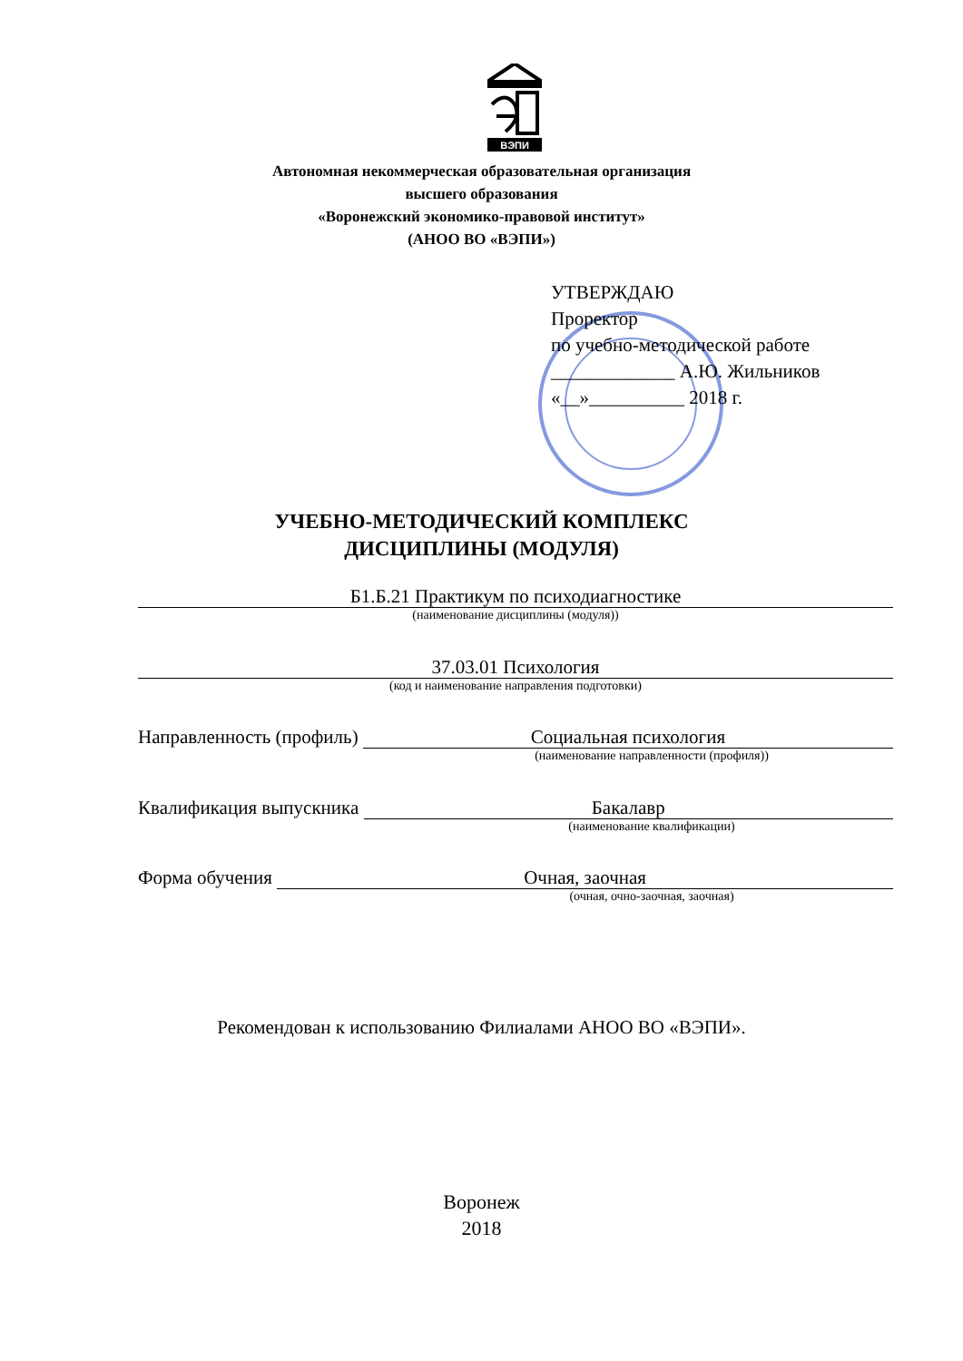ВЭПИ
Автономная некоммерческая образовательная организация
высшего образования
«Воронежский экономико-правовой институт»
(АНОО ВО «ВЭПИ»)
УТВЕРЖДАЮ
Проректор
по учебно-методической работе
_____________ А.Ю. Жильников
«__»__________ 2018 г.
УЧЕБНО-МЕТОДИЧЕСКИЙ КОМПЛЕКС
ДИСЦИПЛИНЫ (МОДУЛЯ)
Б1.Б.21 Практикум по психодиагностике
(наименование дисциплины (модуля))
37.03.01 Психология
(код и наименование направления подготовки)
Направленность (профиль) Социальная психология
(наименование направленности (профиля))
Квалификация выпускника Бакалавр
(наименование квалификации)
Форма обучения Очная, заочная
(очная, очно-заочная, заочная)
Рекомендован к использованию Филиалами АНОО ВО «ВЭПИ».
Воронеж
2018